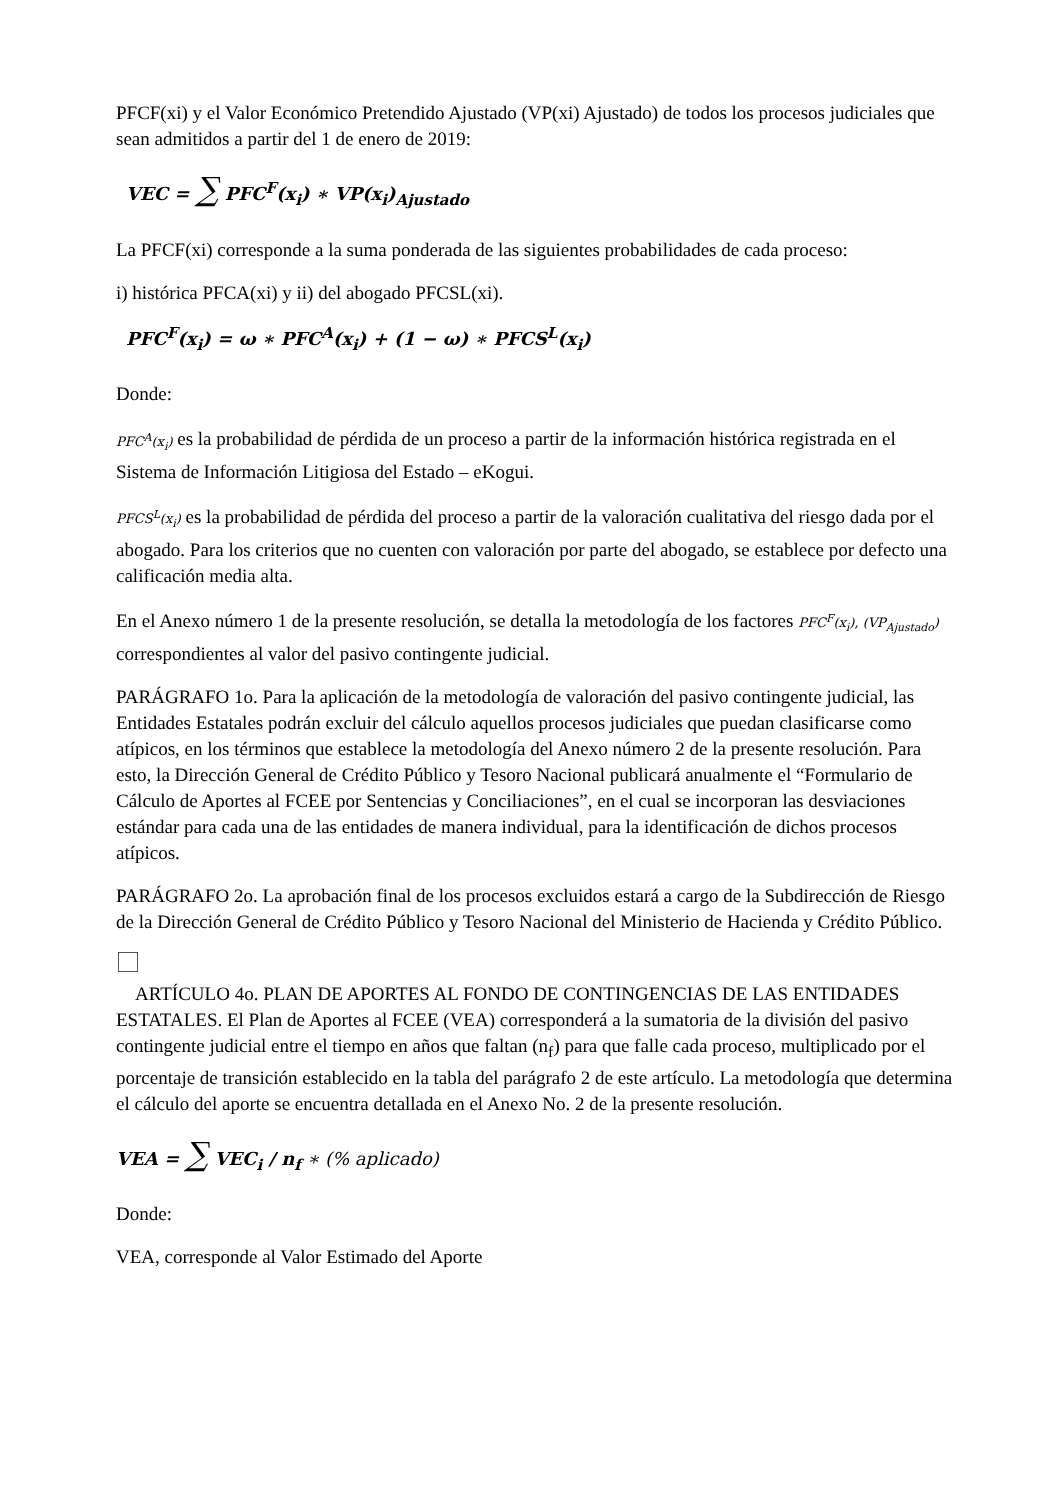PFCF(xi) y el Valor Económico Pretendido Ajustado (VP(xi) Ajustado) de todos los procesos judiciales que sean admitidos a partir del 1 de enero de 2019:
VEC = ∑ PFC<sup>F</sup>(x<sub>i</sub>) ∗ VP(x<sub>i</sub>)<sub>Ajustado</sub>
La PFCF(xi) corresponde a la suma ponderada de las siguientes probabilidades de cada proceso:
i) histórica PFCA(xi) y ii) del abogado PFCSL(xi).
PFC<sup>F</sup>(x<sub>i</sub>) = ω ∗ PFC<sup>A</sup>(x<sub>i</sub>) + (1 − ω) ∗ PFCS<sup>L</sup>(x<sub>i</sub>)
Donde:
PFC<sup>A</sup>(x<sub>i</sub>) es la probabilidad de pérdida de un proceso a partir de la información histórica registrada en el Sistema de Información Litigiosa del Estado – eKogui.
PFCS<sup>L</sup>(x<sub>i</sub>) es la probabilidad de pérdida del proceso a partir de la valoración cualitativa del riesgo dada por el abogado. Para los criterios que no cuenten con valoración por parte del abogado, se establece por defecto una calificación media alta.
En el Anexo número 1 de la presente resolución, se detalla la metodología de los factores PFC<sup>F</sup>(x<sub>i</sub>), (VP<sub>Ajustado</sub>) correspondientes al valor del pasivo contingente judicial.
PARÁGRAFO 1o. Para la aplicación de la metodología de valoración del pasivo contingente judicial, las Entidades Estatales podrán excluir del cálculo aquellos procesos judiciales que puedan clasificarse como atípicos, en los términos que establece la metodología del Anexo número 2 de la presente resolución. Para esto, la Dirección General de Crédito Público y Tesoro Nacional publicará anualmente el “Formulario de Cálculo de Aportes al FCEE por Sentencias y Conciliaciones”, en el cual se incorporan las desviaciones estándar para cada una de las entidades de manera individual, para la identificación de dichos procesos atípicos.
PARÁGRAFO 2o. La aprobación final de los procesos excluidos estará a cargo de la Subdirección de Riesgo de la Dirección General de Crédito Público y Tesoro Nacional del Ministerio de Hacienda y Crédito Público.
ARTÍCULO 4o. PLAN DE APORTES AL FONDO DE CONTINGENCIAS DE LAS ENTIDADES ESTATALES. El Plan de Aportes al FCEE (VEA) corresponderá a la sumatoria de la división del pasivo contingente judicial entre el tiempo en años que faltan (n<sub>f</sub>) para que falle cada proceso, multiplicado por el porcentaje de transición establecido en la tabla del parágrafo 2 de este artículo. La metodología que determina el cálculo del aporte se encuentra detallada en el Anexo No. 2 de la presente resolución.
VEA = ∑ VEC<sub>i</sub> / n<sub>f</sub> ∗ (% aplicado)
Donde:
VEA, corresponde al Valor Estimado del Aporte